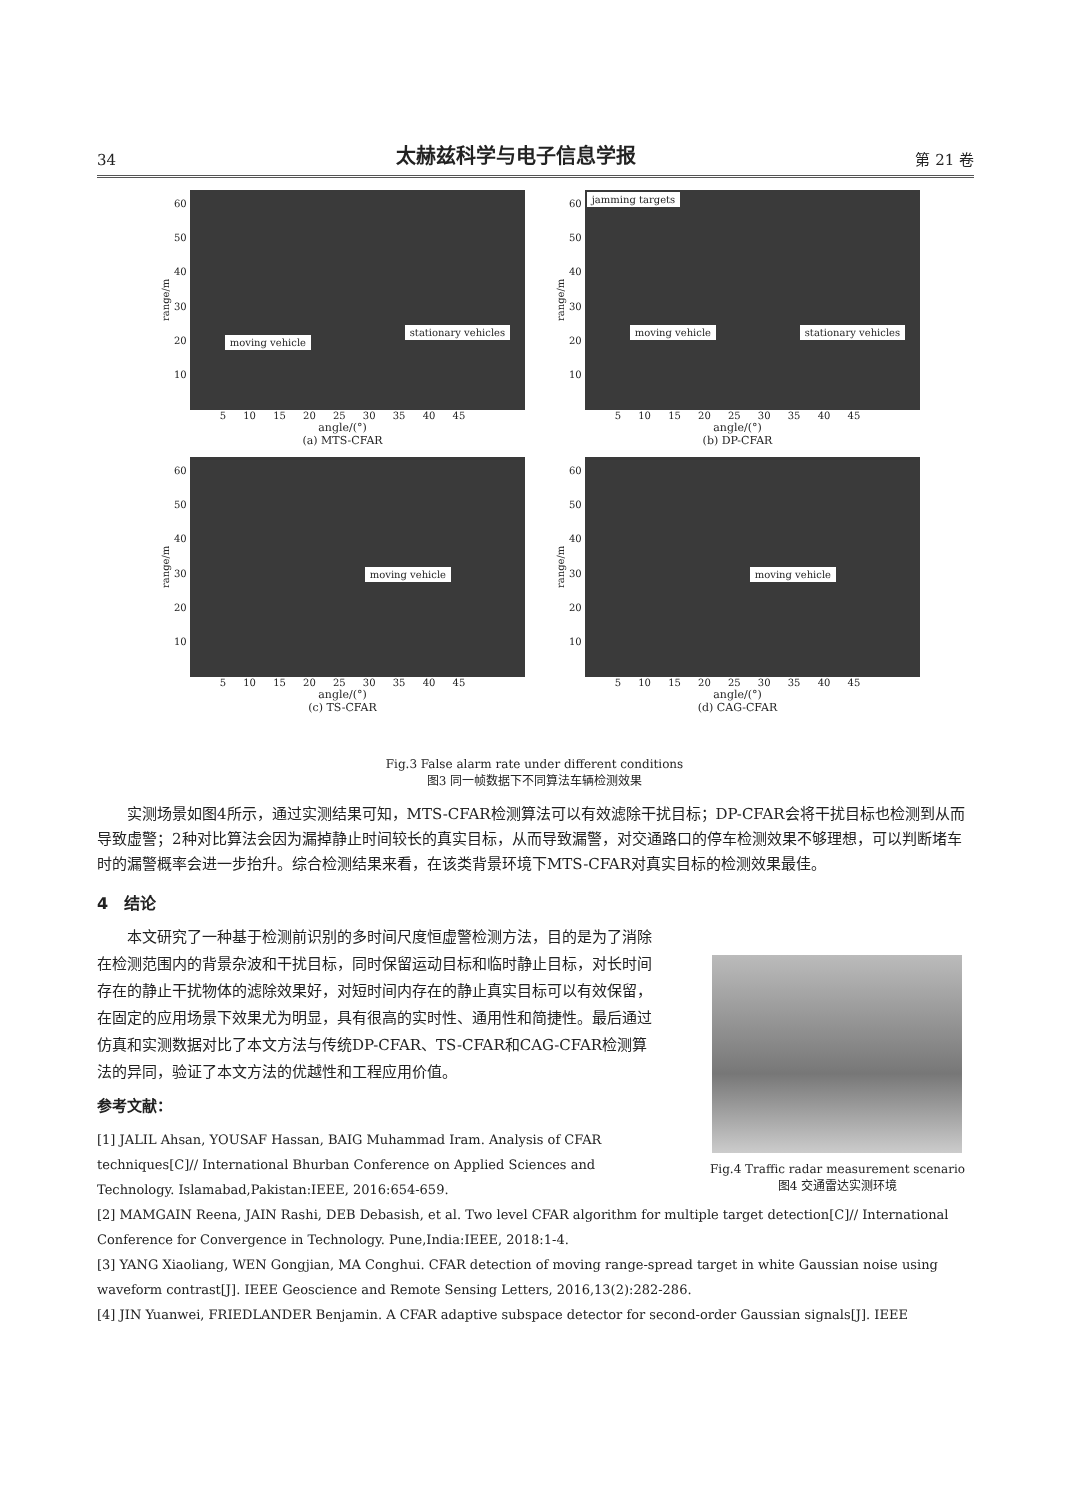34 太赫兹科学与电子信息学报 第 21 卷
range/m
60
50
40
30
20
10
moving vehicle
stationary vehicles
5 10 15 20 25 30 35 40 45
angle/(°)
(a) MTS-CFAR
range/m
60
50
40
30
20
10
jamming targets
moving vehicle stationary vehicles
5 10 15 20 25 30 35 40 45
angle/(°)
(b) DP-CFAR
range/m
60
50
40
30
20
10
moving vehicle
5 10 15 20 25 30 35 40 45
angle/(°)
(c) TS-CFAR
range/m
60
50
40
30
20
10
moving vehicle
5 10 15 20 25 30 35 40 45
angle/(°)
(d) CAG-CFAR
Fig.3 False alarm rate under different conditions
图3 同一帧数据下不同算法车辆检测效果
实测场景如图4所示，通过实测结果可知，MTS-CFAR检测算法可以有效滤除干扰目标；DP-CFAR会将干扰目标也检测到从而导致虚警；2种对比算法会因为漏掉静止时间较长的真实目标，从而导致漏警，对交通路口的停车检测效果不够理想，可以判断堵车时的漏警概率会进一步抬升。综合检测结果来看，在该类背景环境下MTS-CFAR对真实目标的检测效果最佳。
4　结论
本文研究了一种基于检测前识别的多时间尺度恒虚警检测方法，目的是为了消除在检测范围内的背景杂波和干扰目标，同时保留运动目标和临时静止目标，对长时间存在的静止干扰物体的滤除效果好，对短时间内存在的静止真实目标可以有效保留，在固定的应用场景下效果尤为明显，具有很高的实时性、通用性和简捷性。最后通过仿真和实测数据对比了本文方法与传统DP-CFAR、TS-CFAR和CAG-CFAR检测算法的异同，验证了本文方法的优越性和工程应用价值。
参考文献：
[1] JALIL Ahsan, YOUSAF Hassan, BAIG Muhammad Iram. Analysis of CFAR techniques[C]// International Bhurban Conference on Applied Sciences and Technology. Islamabad,Pakistan:IEEE, 2016:654-659.
[2] MAMGAIN Reena, JAIN Rashi, DEB Debasish, et al. Two level CFAR algorithm for multiple target detection[C]// International Conference for Convergence in Technology. Pune,India:IEEE, 2018:1-4.
[3] YANG Xiaoliang, WEN Gongjian, MA Conghui. CFAR detection of moving range-spread target in white Gaussian noise using waveform contrast[J]. IEEE Geoscience and Remote Sensing Letters, 2016,13(2):282-286.
[4] JIN Yuanwei, FRIEDLANDER Benjamin. A CFAR adaptive subspace detector for second-order Gaussian signals[J]. IEEE
Fig.4 Traffic radar measurement scenario
图4 交通雷达实测环境